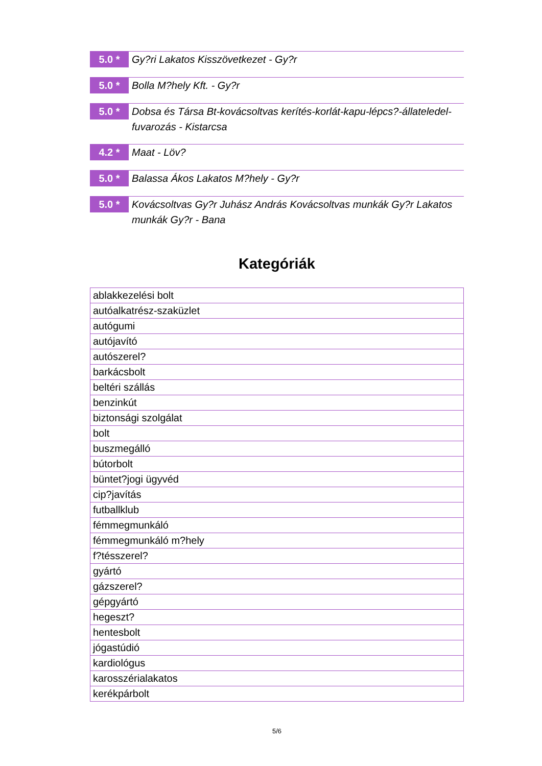5.0 *
Gy?ri Lakatos Kisszövetkezet - Gy?r
5.0 *
Bolla M?hely Kft. - Gy?r
5.0 *
Dobsa és Társa Bt-kovácsoltvas kerítés-korlát-kapu-lépcs?-állateledel-fuvarozás - Kistarcsa
4.2 *
Maat - Löv?
5.0 *
Balassa Ákos Lakatos M?hely - Gy?r
5.0 *
Kovácsoltvas Gy?r Juhász András Kovácsoltvas munkák Gy?r Lakatos munkák Gy?r - Bana
Kategóriák
| ablakkezelési bolt |
| autóalkatrész-szaküzlet |
| autógumi |
| autójavító |
| autószerel? |
| barkácsbolt |
| beltéri szállás |
| benzinkút |
| biztonsági szolgálat |
| bolt |
| buszmegálló |
| bútorbolt |
| büntet?jogi ügyvéd |
| cip?javítás |
| futballklub |
| fémmegmunkáló |
| fémmegmunkáló m?hely |
| f?tésszerel? |
| gyártó |
| gázszerel? |
| gépgyártó |
| hegeszt? |
| hentesbolt |
| jógastúdió |
| kardiológus |
| karosszérialakatos |
| kerékpárbolt |
5/6